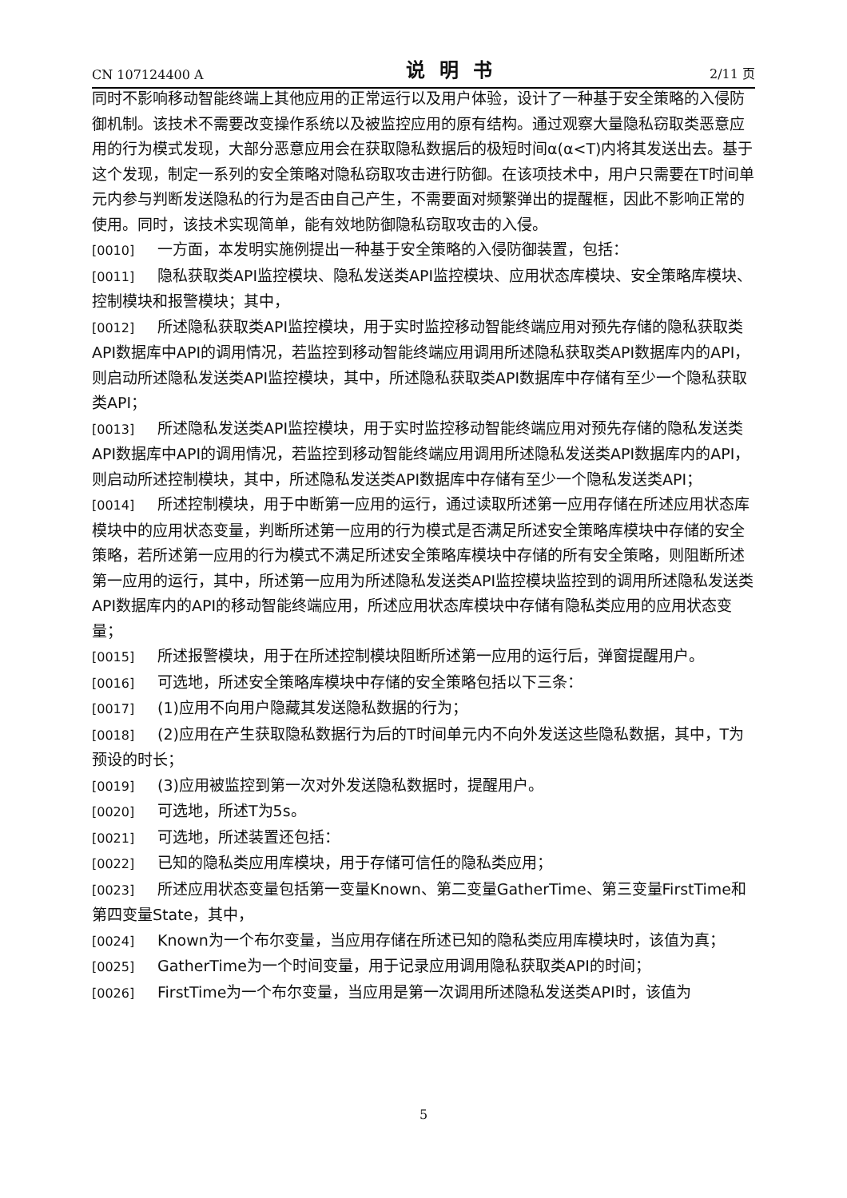CN 107124400 A 说明书 2/11 页
同时不影响移动智能终端上其他应用的正常运行以及用户体验，设计了一种基于安全策略的入侵防御机制。该技术不需要改变操作系统以及被监控应用的原有结构。通过观察大量隐私窃取类恶意应用的行为模式发现，大部分恶意应用会在获取隐私数据后的极短时间α(α<T)内将其发送出去。基于这个发现，制定一系列的安全策略对隐私窃取攻击进行防御。在该项技术中，用户只需要在T时间单元内参与判断发送隐私的行为是否由自己产生，不需要面对频繁弹出的提醒框，因此不影响正常的使用。同时，该技术实现简单，能有效地防御隐私窃取攻击的入侵。
[0010] 一方面，本发明实施例提出一种基于安全策略的入侵防御装置，包括：
[0011] 隐私获取类API监控模块、隐私发送类API监控模块、应用状态库模块、安全策略库模块、控制模块和报警模块；其中，
[0012] 所述隐私获取类API监控模块，用于实时监控移动智能终端应用对预先存储的隐私获取类API数据库中API的调用情况，若监控到移动智能终端应用调用所述隐私获取类API数据库内的API，则启动所述隐私发送类API监控模块，其中，所述隐私获取类API数据库中存储有至少一个隐私获取类API；
[0013] 所述隐私发送类API监控模块，用于实时监控移动智能终端应用对预先存储的隐私发送类API数据库中API的调用情况，若监控到移动智能终端应用调用所述隐私发送类API数据库内的API，则启动所述控制模块，其中，所述隐私发送类API数据库中存储有至少一个隐私发送类API；
[0014] 所述控制模块，用于中断第一应用的运行，通过读取所述第一应用存储在所述应用状态库模块中的应用状态变量，判断所述第一应用的行为模式是否满足所述安全策略库模块中存储的安全策略，若所述第一应用的行为模式不满足所述安全策略库模块中存储的所有安全策略，则阻断所述第一应用的运行，其中，所述第一应用为所述隐私发送类API监控模块监控到的调用所述隐私发送类API数据库内的API的移动智能终端应用，所述应用状态库模块中存储有隐私类应用的应用状态变量；
[0015] 所述报警模块，用于在所述控制模块阻断所述第一应用的运行后，弹窗提醒用户。
[0016] 可选地，所述安全策略库模块中存储的安全策略包括以下三条：
[0017] (1)应用不向用户隐藏其发送隐私数据的行为；
[0018] (2)应用在产生获取隐私数据行为后的T时间单元内不向外发送这些隐私数据，其中，T为预设的时长；
[0019] (3)应用被监控到第一次对外发送隐私数据时，提醒用户。
[0020] 可选地，所述T为5s。
[0021] 可选地，所述装置还包括：
[0022] 已知的隐私类应用库模块，用于存储可信任的隐私类应用；
[0023] 所述应用状态变量包括第一变量Known、第二变量GatherTime、第三变量FirstTime和第四变量State，其中，
[0024] Known为一个布尔变量，当应用存储在所述已知的隐私类应用库模块时，该值为真；
[0025] GatherTime为一个时间变量，用于记录应用调用隐私获取类API的时间；
[0026] FirstTime为一个布尔变量，当应用是第一次调用所述隐私发送类API时，该值为
5